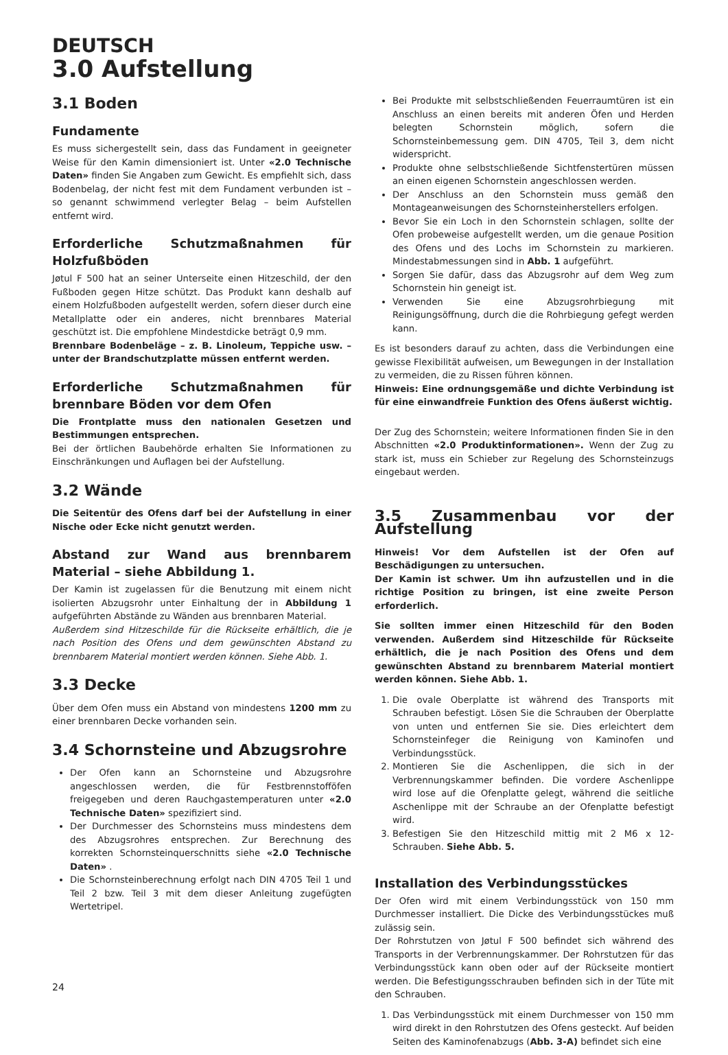DEUTSCH
3.0 Aufstellung
3.1 Boden
Fundamente
Es muss sichergestellt sein, dass das Fundament in geeigneter Weise für den Kamin dimensioniert ist. Unter «2.0 Technische Daten» finden Sie Angaben zum Gewicht. Es empfiehlt sich, dass Bodenbelag, der nicht fest mit dem Fundament verbunden ist – so genannt schwimmend verlegter Belag – beim Aufstellen entfernt wird.
Erforderliche Schutzmaßnahmen für Holzfußböden
Jøtul F 500 hat an seiner Unterseite einen Hitzeschild, der den Fußboden gegen Hitze schützt. Das Produkt kann deshalb auf einem Holzfußboden aufgestellt werden, sofern dieser durch eine Metallplatte oder ein anderes, nicht brennbares Material geschützt ist. Die empfohlene Mindestdicke beträgt 0,9 mm.
Brennbare Bodenbeläge – z. B. Linoleum, Teppiche usw. – unter der Brandschutzplatte müssen entfernt werden.
Erforderliche Schutzmaßnahmen für brennbare Böden vor dem Ofen
Die Frontplatte muss den nationalen Gesetzen und Bestimmungen entsprechen.
Bei der örtlichen Baubehörde erhalten Sie Informationen zu Einschränkungen und Auflagen bei der Aufstellung.
3.2 Wände
Die Seitentür des Ofens darf bei der Aufstellung in einer Nische oder Ecke nicht genutzt werden.
Abstand zur Wand aus brennbarem Material – siehe Abbildung 1.
Der Kamin ist zugelassen für die Benutzung mit einem nicht isolierten Abzugsrohr unter Einhaltung der in Abbildung 1 aufgeführten Abstände zu Wänden aus brennbaren Material.
Außerdem sind Hitzeschilde für die Rückseite erhältlich, die je nach Position des Ofens und dem gewünschten Abstand zu brennbarem Material montiert werden können. Siehe Abb. 1.
3.3 Decke
Über dem Ofen muss ein Abstand von mindestens 1200 mm zu einer brennbaren Decke vorhanden sein.
3.4 Schornsteine und Abzugsrohre
Der Ofen kann an Schornsteine und Abzugsrohre angeschlossen werden, die für Festbrennstofföfen freigegeben und deren Rauchgastemperaturen unter «2.0 Technische Daten» spezifiziert sind.
Der Durchmesser des Schornsteins muss mindestens dem des Abzugsrohres entsprechen. Zur Berechnung des korrekten Schornsteinquerschnitts siehe «2.0 Technische Daten» .
Die Schornsteinberechnung erfolgt nach DIN 4705 Teil 1 und Teil 2 bzw. Teil 3 mit dem dieser Anleitung zugefügten Wertetripel.
Bei Produkte mit selbstschließenden Feuerraumtüren ist ein Anschluss an einen bereits mit anderen Öfen und Herden belegten Schornstein möglich, sofern die Schornsteinbemessung gem. DIN 4705, Teil 3, dem nicht widerspricht.
Produkte ohne selbstschließende Sichtfenstertüren müssen an einen eigenen Schornstein angeschlossen werden.
Der Anschluss an den Schornstein muss gemäß den Montageanweisungen des Schornsteinherstellers erfolgen.
Bevor Sie ein Loch in den Schornstein schlagen, sollte der Ofen probeweise aufgestellt werden, um die genaue Position des Ofens und des Lochs im Schornstein zu markieren. Mindestabmessungen sind in Abb. 1 aufgeführt.
Sorgen Sie dafür, dass das Abzugsrohr auf dem Weg zum Schornstein hin geneigt ist.
Verwenden Sie eine Abzugsrohrbiegung mit Reinigungsöffnung, durch die die Rohrbiegung gefegt werden kann.
Es ist besonders darauf zu achten, dass die Verbindungen eine gewisse Flexibilität aufweisen, um Bewegungen in der Installation zu vermeiden, die zu Rissen führen können.
Hinweis: Eine ordnungsgemäße und dichte Verbindung ist für eine einwandfreie Funktion des Ofens äußerst wichtig.
Der Zug des Schornstein; weitere Informationen finden Sie in den Abschnitten «2.0 Produktinformationen». Wenn der Zug zu stark ist, muss ein Schieber zur Regelung des Schornsteinzugs eingebaut werden.
3.5 Zusammenbau vor der Aufstellung
Hinweis! Vor dem Aufstellen ist der Ofen auf Beschädigungen zu untersuchen.
Der Kamin ist schwer. Um ihn aufzustellen und in die richtige Position zu bringen, ist eine zweite Person erforderlich.
Sie sollten immer einen Hitzeschild für den Boden verwenden. Außerdem sind Hitzeschilde für Rückseite erhältlich, die je nach Position des Ofens und dem gewünschten Abstand zu brennbarem Material montiert werden können. Siehe Abb. 1.
1. Die ovale Oberplatte ist während des Transports mit Schrauben befestigt. Lösen Sie die Schrauben der Oberplatte von unten und entfernen Sie sie. Dies erleichtert dem Schornsteinfeger die Reinigung von Kaminofen und Verbindungsstück.
2. Montieren Sie die Aschenlippen, die sich in der Verbrennungskammer befinden. Die vordere Aschenlippe wird lose auf die Ofenplatte gelegt, während die seitliche Aschenlippe mit der Schraube an der Ofenplatte befestigt wird.
3. Befestigen Sie den Hitzeschild mittig mit 2 M6 x 12-Schrauben. Siehe Abb. 5.
Installation des Verbindungsstückes
Der Ofen wird mit einem Verbindungsstück von 150 mm Durchmesser installiert. Die Dicke des Verbindungsstückes muß zulässig sein.
Der Rohrstutzen von Jøtul F 500 befindet sich während des Transports in der Verbrennungskammer. Der Rohrstutzen für das Verbindungsstück kann oben oder auf der Rückseite montiert werden. Die Befestigungsschrauben befinden sich in der Tüte mit den Schrauben.
1. Das Verbindungsstück mit einem Durchmesser von 150 mm wird direkt in den Rohrstutzen des Ofens gesteckt. Auf beiden Seiten des Kaminofenabzugs (Abb. 3-A) befindet sich eine
24